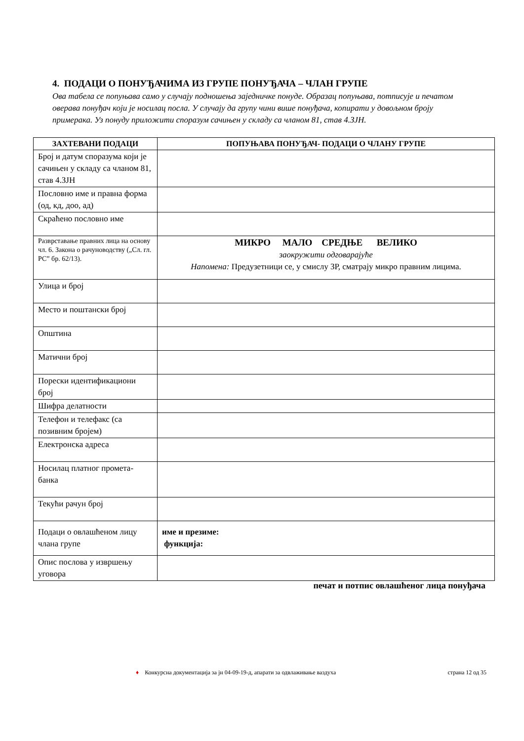4. ПОДАЦИ О ПОНУЂАЧИМА ИЗ ГРУПЕ ПОНУЂАЧА – ЧЛАН ГРУПЕ
Ова табела се попуњава само у случају подношења заједничке понуде. Образац попуњава, потписује и печатом оверава понуђач који је носилац посла. У случају да групу чини више понуђача, копирати у довољном броју примерака. Уз понуду приложити споразум сачињен у складу са чланом 81, став 4.ЗЈН.
| ЗАХТЕВАНИ ПОДАЦИ | ПОПУЊАВА ПОНУЂАЧ- ПОДАЦИ О ЧЛАНУ ГРУПЕ |
| --- | --- |
| Број и датум споразума који је сачињен у складу са чланом 81, став 4.ЗЈН | |
| Пословно име и правна форма (од, кд, доо, ад) | |
| Скраћено пословно име | |
| Разврставање правних лица на основу чл. 6. Закона о рачуноводству („Сл. гл. РС” бр. 62/13). | МИКРО МАЛО СРЕДЊЕ ВЕЛИКО заокружити одговарајуће Напомена: Предузетници се, у смислу ЗР, сматрају микро правним лицима. |
| Улица и број | |
| Место и поштански број | |
| Општина | |
| Матични број | |
| Порески идентификациони број | |
| Шифра делатности | |
| Телефон и телефакс (са позивним бројем) | |
| Електронска адреса | |
| Носилац платног промета-банка | |
| Текући рачун број | |
| Подаци о овлашћеном лицу члана групе | име и презиме: функција: |
| Опис послова у извршењу уговора | |
печат и потпис овлашћеног лица понуђача
♦ Конкурсна документација за јн 04-09-19-д, апарати за одвлаживање ваздуха страна 12 од 35